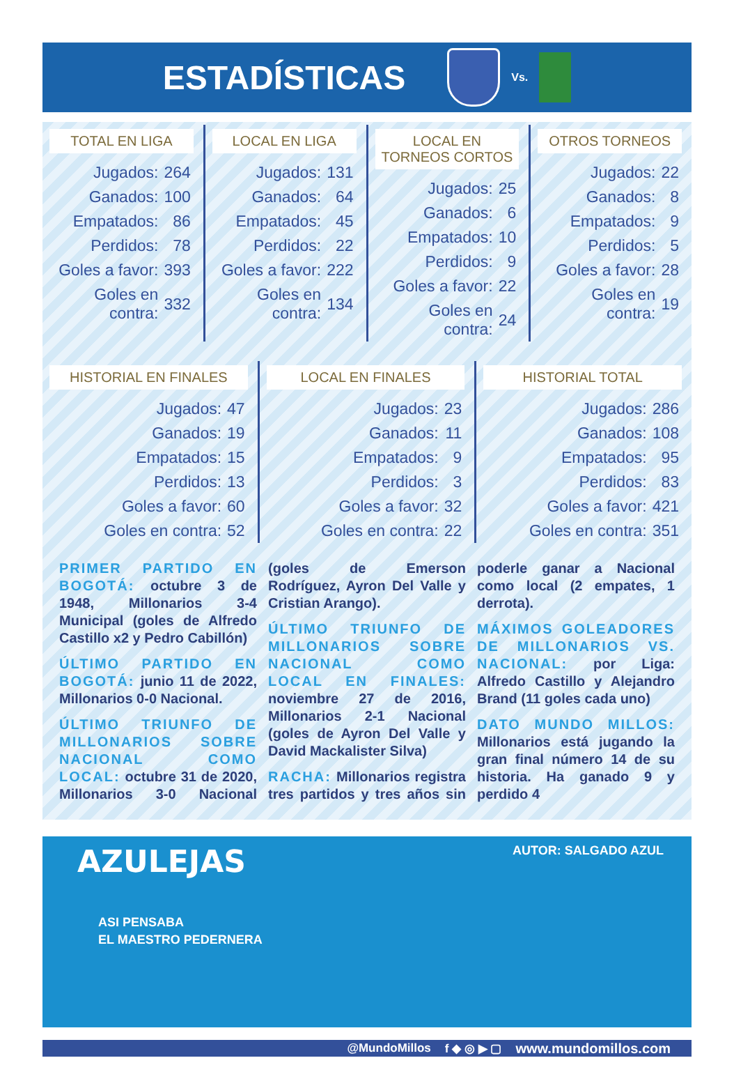ESTADÍSTICAS
Vs.
TOTAL EN LIGA
| Jugados: | 264 |
| Ganados: | 100 |
| Empatados: | 86 |
| Perdidos: | 78 |
| Goles a favor: | 393 |
| Goles en contra: | 332 |
LOCAL EN LIGA
| Jugados: | 131 |
| Ganados: | 64 |
| Empatados: | 45 |
| Perdidos: | 22 |
| Goles a favor: | 222 |
| Goles en contra: | 134 |
LOCAL EN TORNEOS CORTOS
| Jugados: | 25 |
| Ganados: | 6 |
| Empatados: | 10 |
| Perdidos: | 9 |
| Goles a favor: | 22 |
| Goles en contra: | 24 |
OTROS TORNEOS
| Jugados: | 22 |
| Ganados: | 8 |
| Empatados: | 9 |
| Perdidos: | 5 |
| Goles a favor: | 28 |
| Goles en contra: | 19 |
HISTORIAL EN FINALES
| Jugados: | 47 |
| Ganados: | 19 |
| Empatados: | 15 |
| Perdidos: | 13 |
| Goles a favor: | 60 |
| Goles en contra: | 52 |
LOCAL EN FINALES
| Jugados: | 23 |
| Ganados: | 11 |
| Empatados: | 9 |
| Perdidos: | 3 |
| Goles a favor: | 32 |
| Goles en contra: | 22 |
HISTORIAL TOTAL
| Jugados: | 286 |
| Ganados: | 108 |
| Empatados: | 95 |
| Perdidos: | 83 |
| Goles a favor: | 421 |
| Goles en contra: | 351 |
PRIMER PARTIDO EN BOGOTÁ: octubre 3 de 1948, Millonarios 3-4 Municipal (goles de Alfredo Castillo x2 y Pedro Cabillón)
ÚLTIMO PARTIDO EN BOGOTÁ: junio 11 de 2022, Millonarios 0-0 Nacional.
ÚLTIMO TRIUNFO DE MILLONARIOS SOBRE NACIONAL COMO LOCAL: octubre 31 de 2020, Millonarios 3-0 Nacional (goles de Emerson Rodríguez, Ayron Del Valle y Cristian Arango).
ÚLTIMO TRIUNFO DE MILLONARIOS SOBRE NACIONAL COMO LOCAL EN FINALES: noviembre 27 de 2016, Millonarios 2-1 Nacional (goles de Ayron Del Valle y David Mackalister Silva)
RACHA: Millonarios registra tres partidos y tres años sin poderle ganar a Nacional como local (2 empates, 1 derrota).
MÁXIMOS GOLEADORES DE MILLONARIOS VS. NACIONAL: por Liga: Alfredo Castillo y Alejandro Brand (11 goles cada uno)
DATO MUNDO MILLOS: Millonarios está jugando la gran final número 14 de su historia. Ha ganado 9 y perdido 4
AZULEJAS
AUTOR: SALGADO AZUL
ASI PENSABA
EL MAESTRO PEDERNERA
@MundoMillos f ◆ ◎ ▶ ▢ www.mundomillos.com